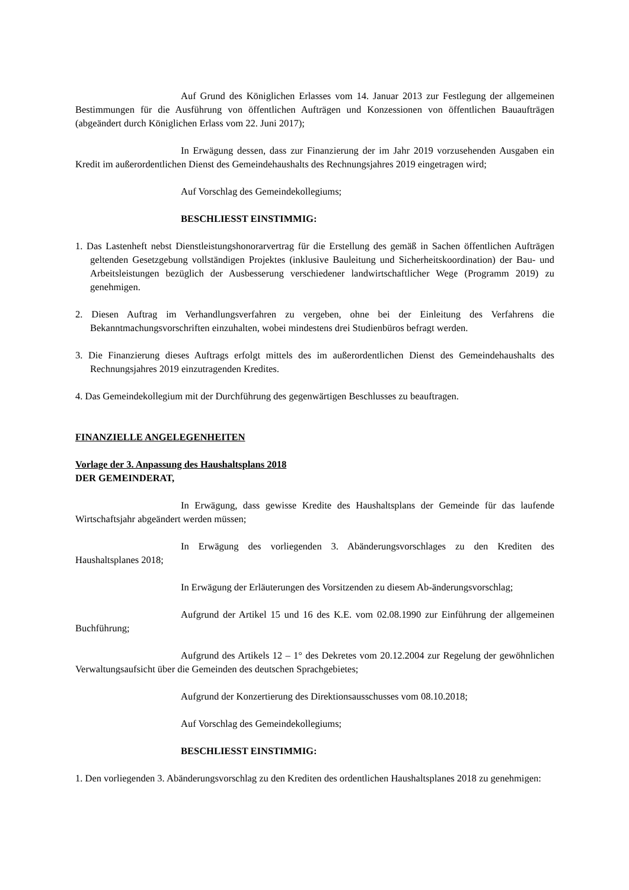Auf Grund des Königlichen Erlasses vom 14. Januar 2013 zur Festlegung der allgemeinen Bestimmungen für die Ausführung von öffentlichen Aufträgen und Konzessionen von öffentlichen Bauaufträgen (abgeändert durch Königlichen Erlass vom 22. Juni 2017);
In Erwägung dessen, dass zur Finanzierung der im Jahr 2019 vorzusehenden Ausgaben ein Kredit im außerordentlichen Dienst des Gemeindehaushalts des Rechnungsjahres 2019 eingetragen wird;
Auf Vorschlag des Gemeindekollegiums;
BESCHLIESST EINSTIMMIG:
1. Das Lastenheft nebst Dienstleistungshonorarvertrag für die Erstellung des gemäß in Sachen öffentlichen Aufträgen geltenden Gesetzgebung vollständigen Projektes (inklusive Bauleitung und Sicherheitskoordination) der Bau- und Arbeitsleistungen bezüglich der Ausbesserung verschiedener landwirtschaftlicher Wege (Programm 2019) zu genehmigen.
2. Diesen Auftrag im Verhandlungsverfahren zu vergeben, ohne bei der Einleitung des Verfahrens die Bekanntmachungsvorschriften einzuhalten, wobei mindestens drei Studienbüros befragt werden.
3. Die Finanzierung dieses Auftrags erfolgt mittels des im außerordentlichen Dienst des Gemeindehaushalts des Rechnungsjahres 2019 einzutragenden Kredites.
4. Das Gemeindekollegium mit der Durchführung des gegenwärtigen Beschlusses zu beauftragen.
FINANZIELLE ANGELEGENHEITEN
Vorlage der 3. Anpassung des Haushaltsplans 2018
DER GEMEINDERAT,
In Erwägung, dass gewisse Kredite des Haushaltsplans der Gemeinde für das laufende Wirtschaftsjahr abgeändert werden müssen;
In Erwägung des vorliegenden 3. Abänderungsvorschlages zu den Krediten des Haushaltsplanes 2018;
In Erwägung der Erläuterungen des Vorsitzenden zu diesem Ab-änderungsvorschlag;
Aufgrund der Artikel 15 und 16 des K.E. vom 02.08.1990 zur Einführung der allgemeinen Buchführung;
Aufgrund des Artikels 12 – 1° des Dekretes vom 20.12.2004 zur Regelung der gewöhnlichen Verwaltungsaufsicht über die Gemeinden des deutschen Sprachgebietes;
Aufgrund der Konzertierung des Direktionsausschusses vom 08.10.2018;
Auf Vorschlag des Gemeindekollegiums;
BESCHLIESST EINSTIMMIG:
1. Den vorliegenden 3. Abänderungsvorschlag zu den Krediten des ordentlichen Haushaltsplanes 2018 zu genehmigen: